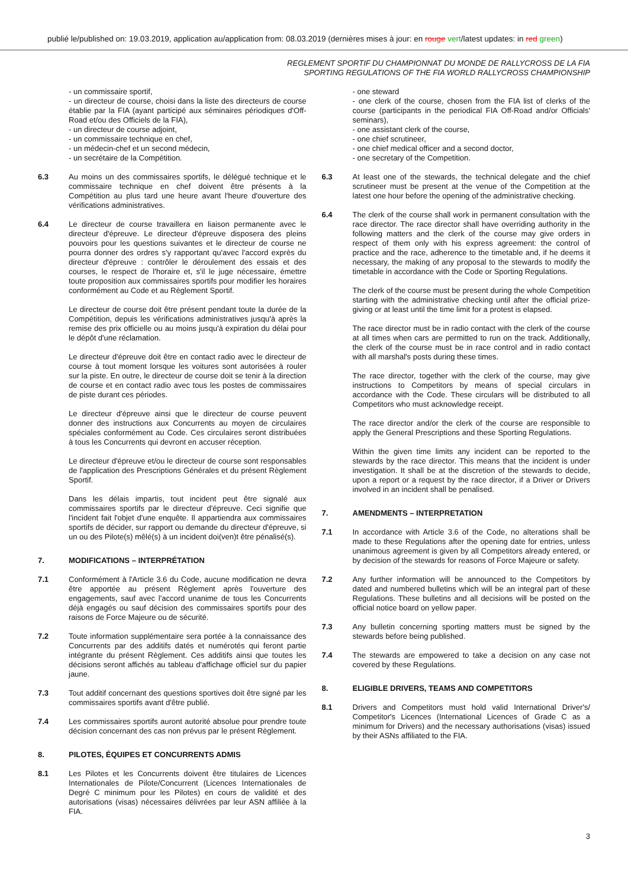publié le/published on: 19.03.2019, application au/application from: 08.03.2019 (dernières mises à jour: en rouge vert/latest updates: in red green)
REGLEMENT SPORTIF DU CHAMPIONNAT DU MONDE DE RALLYCROSS DE LA FIA
SPORTING REGULATIONS OF THE FIA WORLD RALLYCROSS CHAMPIONSHIP
- un commissaire sportif,
- un directeur de course, choisi dans la liste des directeurs de course établie par la FIA (ayant participé aux séminaires périodiques d'Off-Road et/ou des Officiels de la FIA),
- un directeur de course adjoint,
- un commissaire technique en chef,
- un médecin-chef et un second médecin,
- un secrétaire de la Compétition.
6.3 Au moins un des commissaires sportifs, le délégué technique et le commissaire technique en chef doivent être présents à la Compétition au plus tard une heure avant l'heure d'ouverture des vérifications administratives.
6.4 Le directeur de course travaillera en liaison permanente avec le directeur d'épreuve. Le directeur d'épreuve disposera des pleins pouvoirs pour les questions suivantes et le directeur de course ne pourra donner des ordres s'y rapportant qu'avec l'accord exprès du directeur d'épreuve : contrôler le déroulement des essais et des courses, le respect de l'horaire et, s'il le juge nécessaire, émettre toute proposition aux commissaires sportifs pour modifier les horaires conformément au Code et au Règlement Sportif.
Le directeur de course doit être présent pendant toute la durée de la Compétition, depuis les vérifications administratives jusqu'à après la remise des prix officielle ou au moins jusqu'à expiration du délai pour le dépôt d'une réclamation.
Le directeur d'épreuve doit être en contact radio avec le directeur de course à tout moment lorsque les voitures sont autorisées à rouler sur la piste. En outre, le directeur de course doit se tenir à la direction de course et en contact radio avec tous les postes de commissaires de piste durant ces périodes.
Le directeur d'épreuve ainsi que le directeur de course peuvent donner des instructions aux Concurrents au moyen de circulaires spéciales conformément au Code. Ces circulaires seront distribuées à tous les Concurrents qui devront en accuser réception.
Le directeur d'épreuve et/ou le directeur de course sont responsables de l'application des Prescriptions Générales et du présent Règlement Sportif.
Dans les délais impartis, tout incident peut être signalé aux commissaires sportifs par le directeur d'épreuve. Ceci signifie que l'incident fait l'objet d'une enquête. Il appartiendra aux commissaires sportifs de décider, sur rapport ou demande du directeur d'épreuve, si un ou des Pilote(s) mêlé(s) à un incident doi(ven)t être pénalisé(s).
7. MODIFICATIONS – INTERPRÉTATION
7.1 Conformément à l'Article 3.6 du Code, aucune modification ne devra être apportée au présent Règlement après l'ouverture des engagements, sauf avec l'accord unanime de tous les Concurrents déjà engagés ou sauf décision des commissaires sportifs pour des raisons de Force Majeure ou de sécurité.
7.2 Toute information supplémentaire sera portée à la connaissance des Concurrents par des additifs datés et numérotés qui feront partie intégrante du présent Règlement. Ces additifs ainsi que toutes les décisions seront affichés au tableau d'affichage officiel sur du papier jaune.
7.3 Tout additif concernant des questions sportives doit être signé par les commissaires sportifs avant d'être publié.
7.4 Les commissaires sportifs auront autorité absolue pour prendre toute décision concernant des cas non prévus par le présent Règlement.
8. PILOTES, ÉQUIPES ET CONCURRENTS ADMIS
8.1 Les Pilotes et les Concurrents doivent être titulaires de Licences Internationales de Pilote/Concurrent (Licences Internationales de Degré C minimum pour les Pilotes) en cours de validité et des autorisations (visas) nécessaires délivrées par leur ASN affiliée à la FIA.
- one steward
- one clerk of the course, chosen from the FIA list of clerks of the course (participants in the periodical FIA Off-Road and/or Officials' seminars),
- one assistant clerk of the course,
- one chief scrutineer,
- one chief medical officer and a second doctor,
- one secretary of the Competition.
6.3 At least one of the stewards, the technical delegate and the chief scrutineer must be present at the venue of the Competition at the latest one hour before the opening of the administrative checking.
6.4 The clerk of the course shall work in permanent consultation with the race director. The race director shall have overriding authority in the following matters and the clerk of the course may give orders in respect of them only with his express agreement: the control of practice and the race, adherence to the timetable and, if he deems it necessary, the making of any proposal to the stewards to modify the timetable in accordance with the Code or Sporting Regulations.
The clerk of the course must be present during the whole Competition starting with the administrative checking until after the official prize-giving or at least until the time limit for a protest is elapsed.
The race director must be in radio contact with the clerk of the course at all times when cars are permitted to run on the track. Additionally, the clerk of the course must be in race control and in radio contact with all marshal's posts during these times.
The race director, together with the clerk of the course, may give instructions to Competitors by means of special circulars in accordance with the Code. These circulars will be distributed to all Competitors who must acknowledge receipt.
The race director and/or the clerk of the course are responsible to apply the General Prescriptions and these Sporting Regulations.
Within the given time limits any incident can be reported to the stewards by the race director. This means that the incident is under investigation. It shall be at the discretion of the stewards to decide, upon a report or a request by the race director, if a Driver or Drivers involved in an incident shall be penalised.
7. AMENDMENTS – INTERPRETATION
7.1 In accordance with Article 3.6 of the Code, no alterations shall be made to these Regulations after the opening date for entries, unless unanimous agreement is given by all Competitors already entered, or by decision of the stewards for reasons of Force Majeure or safety.
7.2 Any further information will be announced to the Competitors by dated and numbered bulletins which will be an integral part of these Regulations. These bulletins and all decisions will be posted on the official notice board on yellow paper.
7.3 Any bulletin concerning sporting matters must be signed by the stewards before being published.
7.4 The stewards are empowered to take a decision on any case not covered by these Regulations.
8. ELIGIBLE DRIVERS, TEAMS AND COMPETITORS
8.1 Drivers and Competitors must hold valid International Driver's/ Competitor's Licences (International Licences of Grade C as a minimum for Drivers) and the necessary authorisations (visas) issued by their ASNs affiliated to the FIA.
3